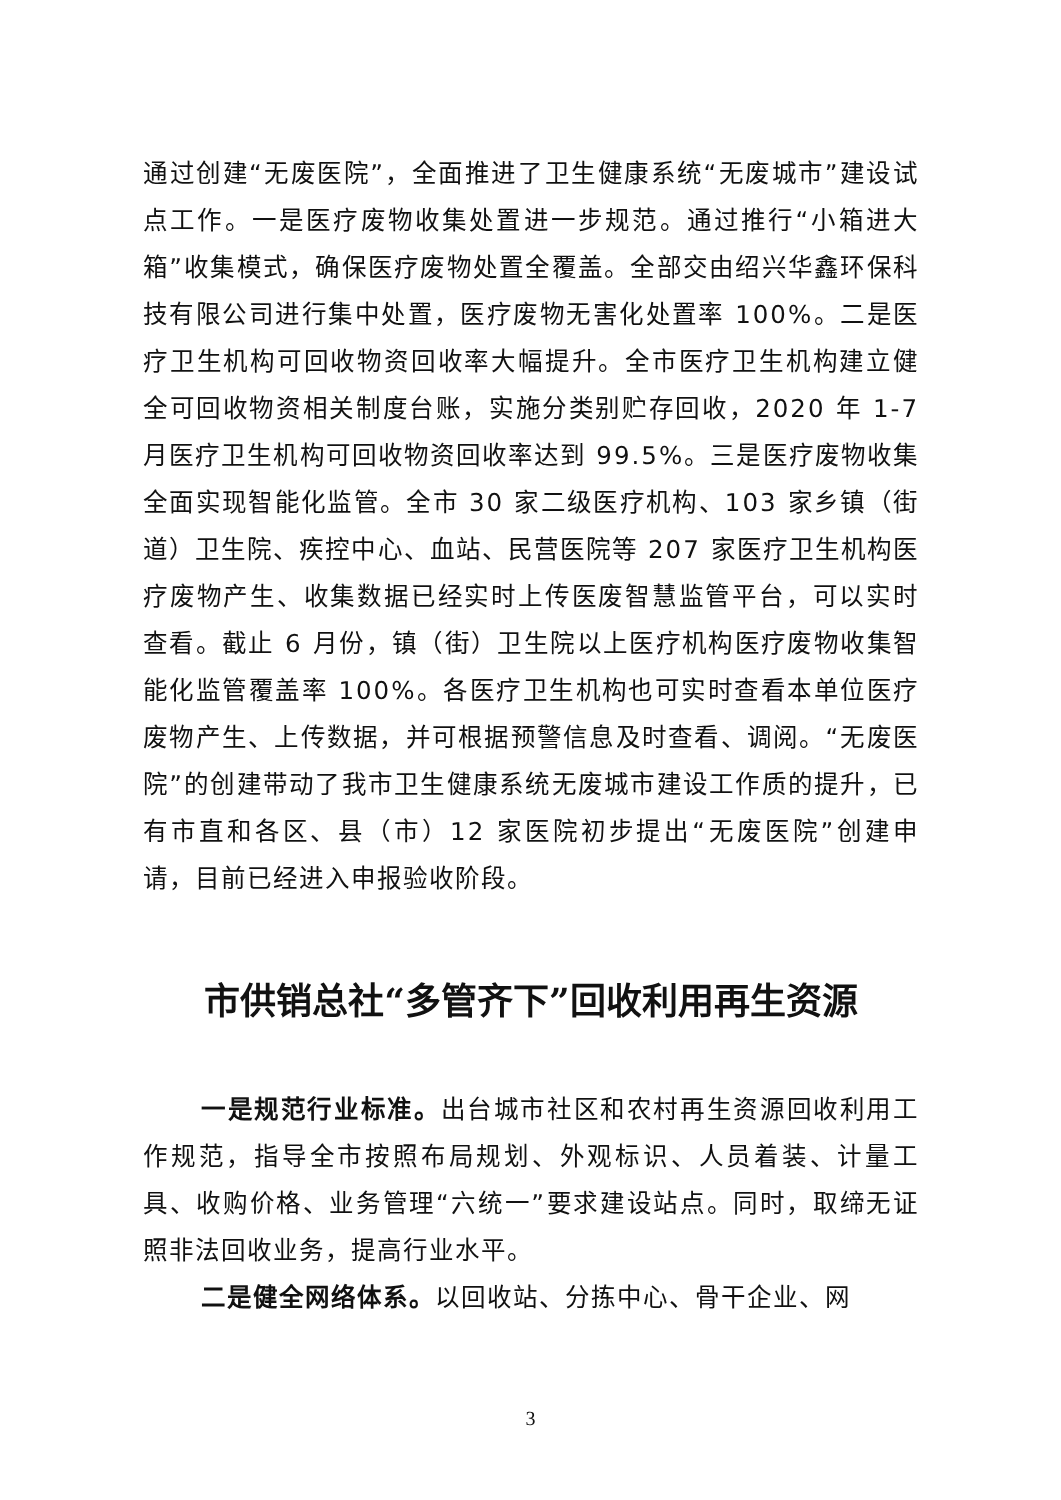通过创建“无废医院”，全面推进了卫生健康系统“无废城市”建设试点工作。一是医疗废物收集处置进一步规范。通过推行“小箱进大箱”收集模式，确保医疗废物处置全覆盖。全部交由绍兴华鑫环保科技有限公司进行集中处置，医疗废物无害化处置率 100%。二是医疗卫生机构可回收物资回收率大幅提升。全市医疗卫生机构建立健全可回收物资相关制度台账，实施分类别贮存回收，2020 年 1-7 月医疗卫生机构可回收物资回收率达到 99.5%。三是医疗废物收集全面实现智能化监管。全市 30 家二级医疗机构、103 家乡镇（街道）卫生院、疾控中心、血站、民营医院等 207 家医疗卫生机构医疗废物产生、收集数据已经实时上传医废智慧监管平台，可以实时查看。截止 6 月份，镇（街）卫生院以上医疗机构医疗废物收集智能化监管覆盖率 100%。各医疗卫生机构也可实时查看本单位医疗废物产生、上传数据，并可根据预警信息及时查看、调阅。“无废医院”的创建带动了我市卫生健康系统无废城市建设工作质的提升，已有市直和各区、县（市）12 家医院初步提出“无废医院”创建申请，目前已经进入申报验收阶段。
市供销总社“多管齐下”回收利用再生资源
一是规范行业标准。出台城市社区和农村再生资源回收利用工作规范，指导全市按照布局规划、外观标识、人员着装、计量工具、收购价格、业务管理“六统一”要求建设站点。同时，取缔无证照非法回收业务，提高行业水平。
二是健全网络体系。以回收站、分拣中心、骨干企业、网
3